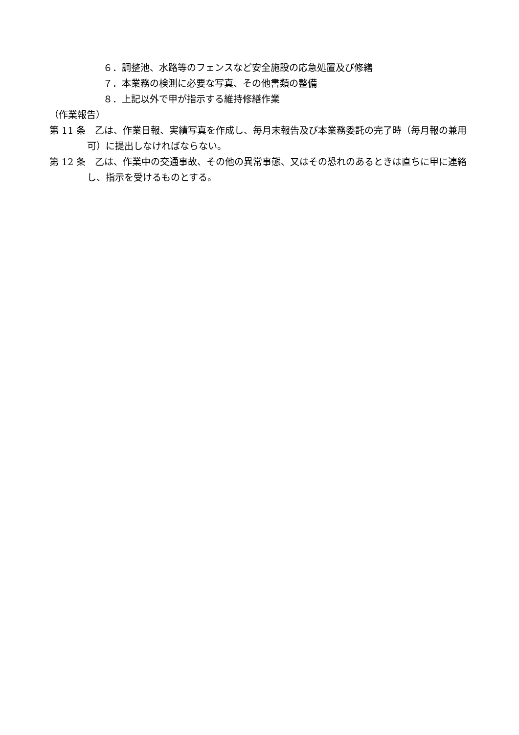６．調整池、水路等のフェンスなど安全施設の応急処置及び修繕
７．本業務の検測に必要な写真、その他書類の整備
８．上記以外で甲が指示する維持修繕作業
（作業報告）
第 11 条　乙は、作業日報、実績写真を作成し、毎月末報告及び本業務委託の完了時（毎月報の兼用可）に提出しなければならない。
第 12 条　乙は、作業中の交通事故、その他の異常事態、又はその恐れのあるときは直ちに甲に連絡し、指示を受けるものとする。